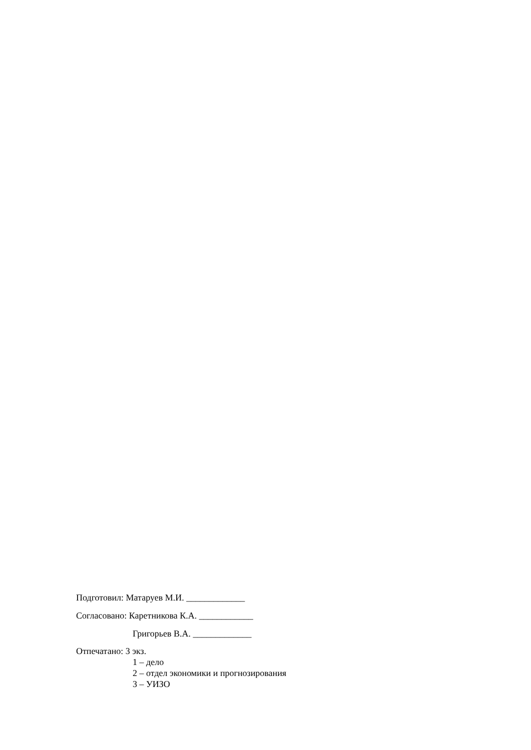Подготовил: Матаруев М.И. _____________
Согласовано: Каретникова К.А. ____________
Григорьев В.А. _____________
Отпечатано: 3 экз.
1 – дело
2 – отдел экономики и прогнозирования
3 – УИЗО